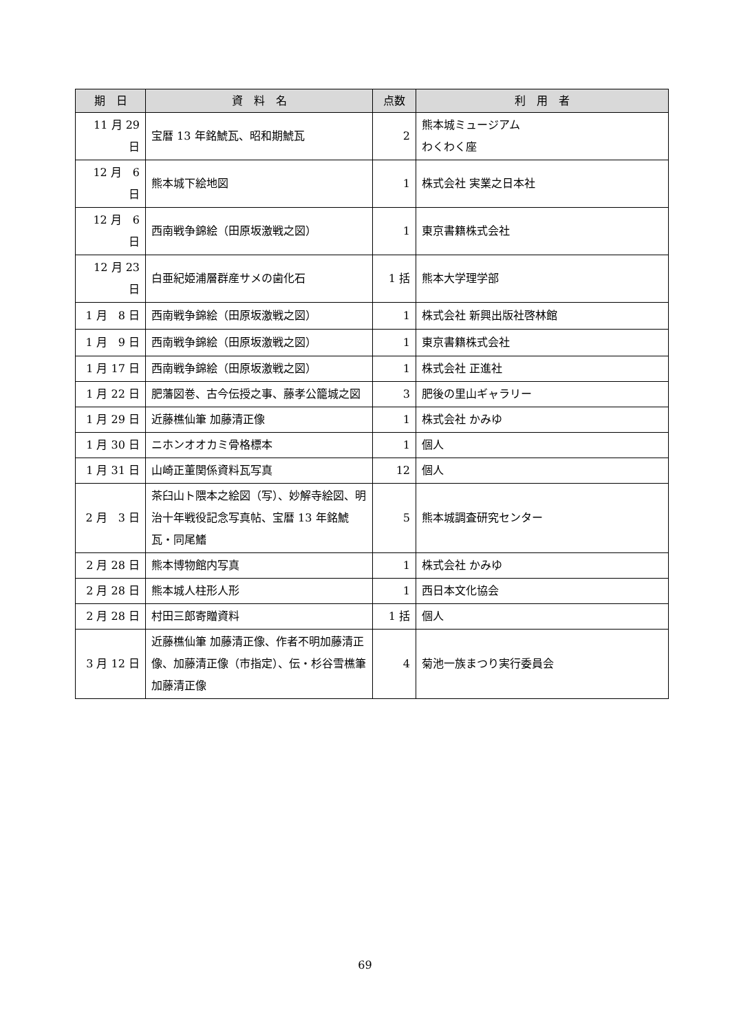| 期 日 | 資 料 名 | 点数 | 利 用 者 |
| --- | --- | --- | --- |
| 11 月 29 日 | 宝暦 13 年銘鯱瓦、昭和期鯱瓦 | 2 | 熊本城ミュージアム わくわく座 |
| 12 月 6 日 | 熊本城下絵地図 | 1 | 株式会社 実業之日本社 |
| 12 月 6 日 | 西南戦争錦絵（田原坂激戦之図） | 1 | 東京書籍株式会社 |
| 12 月 23 日 | 白亜紀姫浦層群産サメの歯化石 | 1 括 | 熊本大学理学部 |
| 1 月 8 日 | 西南戦争錦絵（田原坂激戦之図） | 1 | 株式会社 新興出版社啓林館 |
| 1 月 9 日 | 西南戦争錦絵（田原坂激戦之図） | 1 | 東京書籍株式会社 |
| 1 月 17 日 | 西南戦争錦絵（田原坂激戦之図） | 1 | 株式会社 正進社 |
| 1 月 22 日 | 肥藩図巻、古今伝授之事、藤孝公籠城之図 | 3 | 肥後の里山ギャラリー |
| 1 月 29 日 | 近藤樵仙筆 加藤清正像 | 1 | 株式会社 かみゆ |
| 1 月 30 日 | ニホンオオカミ骨格標本 | 1 | 個人 |
| 1 月 31 日 | 山崎正董関係資料瓦写真 | 12 | 個人 |
| 2 月 3 日 | 茶臼山ト隈本之絵図（写）、妙解寺絵図、明治十年戦役記念写真帖、宝暦 13 年銘鯱瓦・同尾鰭 | 5 | 熊本城調査研究センター |
| 2 月 28 日 | 熊本博物館内写真 | 1 | 株式会社 かみゆ |
| 2 月 28 日 | 熊本城人柱形人形 | 1 | 西日本文化協会 |
| 2 月 28 日 | 村田三郎寄贈資料 | 1 括 | 個人 |
| 3 月 12 日 | 近藤樵仙筆 加藤清正像、作者不明加藤清正像、加藤清正像（市指定）、伝・杉谷雪樵筆 加藤清正像 | 4 | 菊池一族まつり実行委員会 |
69